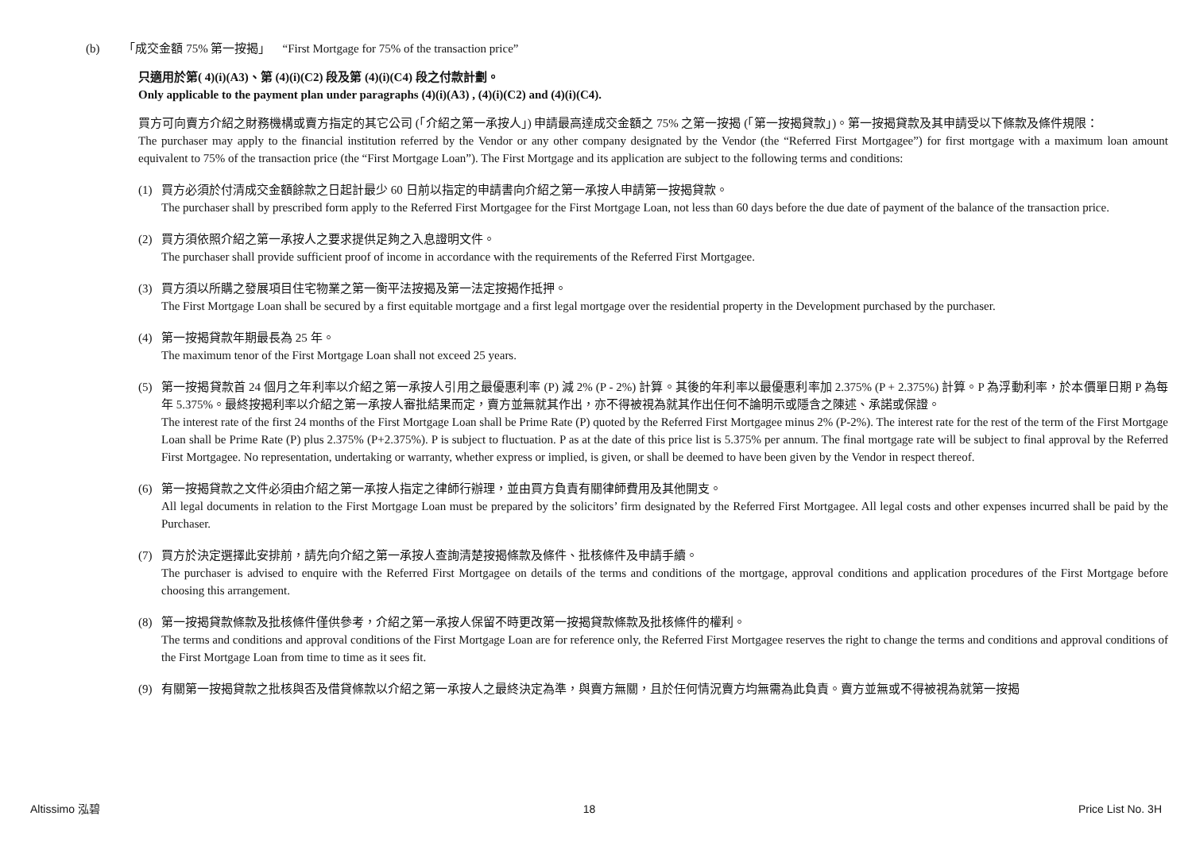(b) 「成交金額 75% 第一按揭」 “First Mortgage for 75% of the transaction price”
只適用於第( 4)(i)(A3)、第 (4)(i)(C2) 段及第 (4)(i)(C4) 段之付款計劃。
Only applicable to the payment plan under paragraphs (4)(i)(A3) , (4)(i)(C2) and (4)(i)(C4).
買方可向賣方介紹之財務機構或賣方指定的其它公司 (「介紹之第一承按人」) 申請最高達成交金額之 75% 之第一按揭 (「第一按揭貸款」)。第一按揭貸款及其申請受以下條款及條件規限：
The purchaser may apply to the financial institution referred by the Vendor or any other company designated by the Vendor (the “Referred First Mortgagee”) for first mortgage with a maximum loan amount equivalent to 75% of the transaction price (the “First Mortgage Loan”). The First Mortgage and its application are subject to the following terms and conditions:
(1) 買方必須於付清成交金額餘款之日起計最少 60 日前以指定的申請書向介紹之第一承按人申請第一按揭貸款。
The purchaser shall by prescribed form apply to the Referred First Mortgagee for the First Mortgage Loan, not less than 60 days before the due date of payment of the balance of the transaction price.
(2) 買方須依照介紹之第一承按人之要求提供足夠之入息證明文件。
The purchaser shall provide sufficient proof of income in accordance with the requirements of the Referred First Mortgagee.
(3) 買方須以所購之發展項目住宅物業之第一衡平法按揭及第一法定按揭作抵押。
The First Mortgage Loan shall be secured by a first equitable mortgage and a first legal mortgage over the residential property in the Development purchased by the purchaser.
(4) 第一按揭貸款年期最長為 25 年。
The maximum tenor of the First Mortgage Loan shall not exceed 25 years.
(5) 第一按揭貸款首 24 個月之年利率以介紹之第一承按人引用之最優惠利率 (P) 減 2% (P - 2%) 計算。其後的年利率以最優惠利率加 2.375% (P + 2.375%) 計算。P 為浮動利率，於本價單日期 P 為每年 5.375%。最終按揭利率以介紹之第一承按人審批結果而定，賣方並無就其作出，亦不得被視為就其作出任何不論明示或隱含之陳述、承諾或保證。
The interest rate of the first 24 months of the First Mortgage Loan shall be Prime Rate (P) quoted by the Referred First Mortgagee minus 2% (P-2%). The interest rate for the rest of the term of the First Mortgage Loan shall be Prime Rate (P) plus 2.375% (P+2.375%). P is subject to fluctuation. P as at the date of this price list is 5.375% per annum. The final mortgage rate will be subject to final approval by the Referred First Mortgagee. No representation, undertaking or warranty, whether express or implied, is given, or shall be deemed to have been given by the Vendor in respect thereof.
(6) 第一按揭貸款之文件必須由介紹之第一承按人指定之律師行辦理，並由買方負責有關律師費用及其他開支。
All legal documents in relation to the First Mortgage Loan must be prepared by the solicitors’ firm designated by the Referred First Mortgagee. All legal costs and other expenses incurred shall be paid by the Purchaser.
(7) 買方於決定選擇此安排前，請先向介紹之第一承按人查詢清楚按揭條款及條件、批核條件及申請手續。
The purchaser is advised to enquire with the Referred First Mortgagee on details of the terms and conditions of the mortgage, approval conditions and application procedures of the First Mortgage before choosing this arrangement.
(8) 第一按揭貸款條款及批核條件僅供參考，介紹之第一承按人保留不時更改第一按揭貸款條款及批核條件的權利。
The terms and conditions and approval conditions of the First Mortgage Loan are for reference only, the Referred First Mortgagee reserves the right to change the terms and conditions and approval conditions of the First Mortgage Loan from time to time as it sees fit.
(9) 有關第一按揭貸款之批核與否及借貸條款以介紹之第一承按人之最終決定為準，與賣方無關，且於任何情況賣方均無需為此負責。賣方並無或不得被視為就第一按揭
Altissimo 泓碧 18 Price List No. 3H